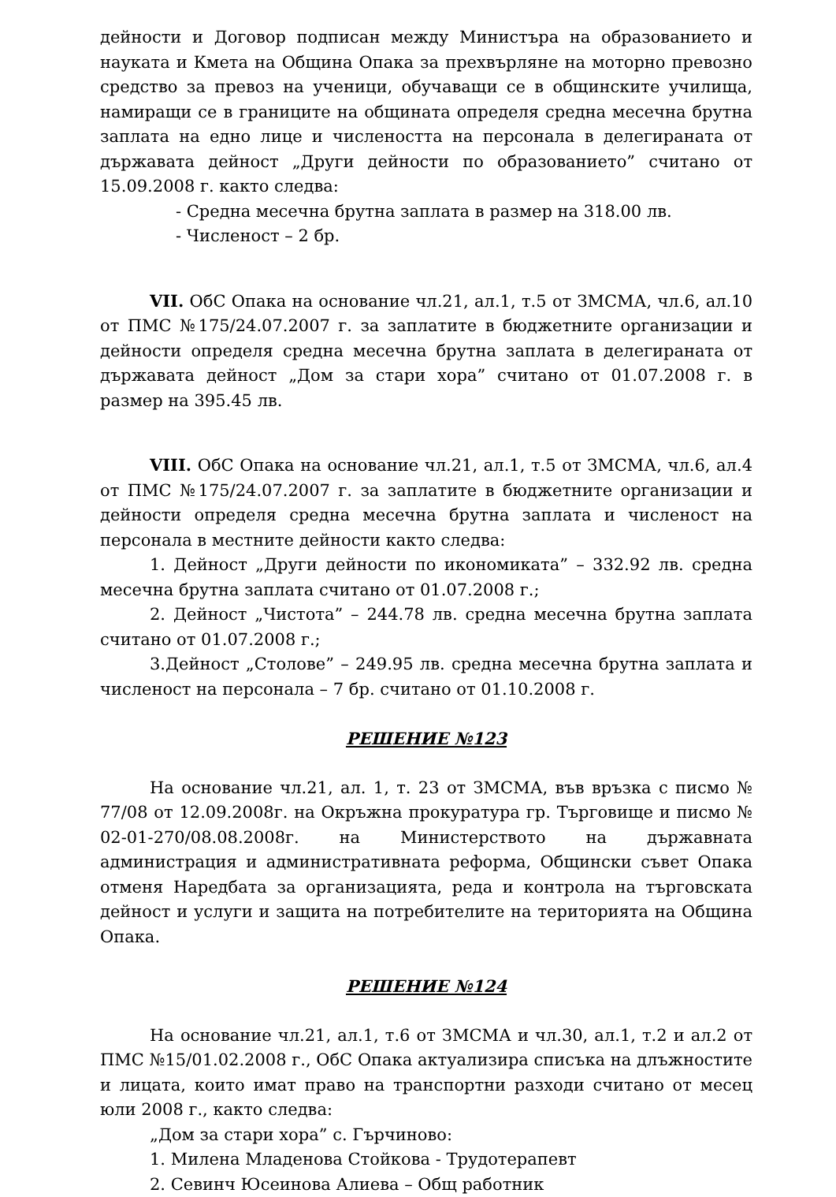дейности и Договор подписан между Министъра на образованието и науката и Кмета на Община Опака за прехвърляне на моторно превозно средство за превоз на ученици, обучаващи се в общинските училища, намиращи се в границите на общината определя средна месечна брутна заплата на едно лице и числеността на персонала в делегираната от държавата дейност „Други дейности по образованието” считано от 15.09.2008 г. както следва:
- Средна месечна брутна заплата в размер на 318.00 лв.
- Численост – 2 бр.
VII. ОбС Опака на основание чл.21, ал.1, т.5 от ЗМСМА, чл.6, ал.10 от ПМС №175/24.07.2007 г. за заплатите в бюджетните организации и дейности определя средна месечна брутна заплата в делегираната от държавата дейност „Дом за стари хора” считано от 01.07.2008 г. в размер на 395.45 лв.
VIII. ОбС Опака на основание чл.21, ал.1, т.5 от ЗМСМА, чл.6, ал.4 от ПМС №175/24.07.2007 г. за заплатите в бюджетните организации и дейности определя средна месечна брутна заплата и численост на персонала в местните дейности както следва:
1. Дейност „Други дейности по икономиката” – 332.92 лв. средна месечна брутна заплата считано от 01.07.2008 г.;
2. Дейност „Чистота” – 244.78 лв. средна месечна брутна заплата считано от 01.07.2008 г.;
3.Дейност „Столове” – 249.95 лв. средна месечна брутна заплата и численост на персонала – 7 бр. считано от 01.10.2008 г.
РЕШЕНИЕ №123
На основание чл.21, ал. 1, т. 23 от ЗМСМА, във връзка с писмо № 77/08 от 12.09.2008г. на Окръжна прокуратура гр. Търговище и писмо № 02-01-270/08.08.2008г. на Министерството на държавната администрация и административната реформа, Общински съвет Опака отменя Наредбата за организацията, реда и контрола на търговската дейност и услуги и защита на потребителите на територията на Община Опака.
РЕШЕНИЕ №124
На основание чл.21, ал.1, т.6 от ЗМСМА и чл.30, ал.1, т.2 и ал.2 от ПМС №15/01.02.2008 г., ОбС Опака актуализира списъка на длъжностите и лицата, които имат право на транспортни разходи считано от месец юли 2008 г., както следва:
„Дом за стари хора” с. Гърчиново:
1. Милена Младенова Стойкова - Трудотерапевт
2. Севинч Юсеинова Алиева – Общ работник